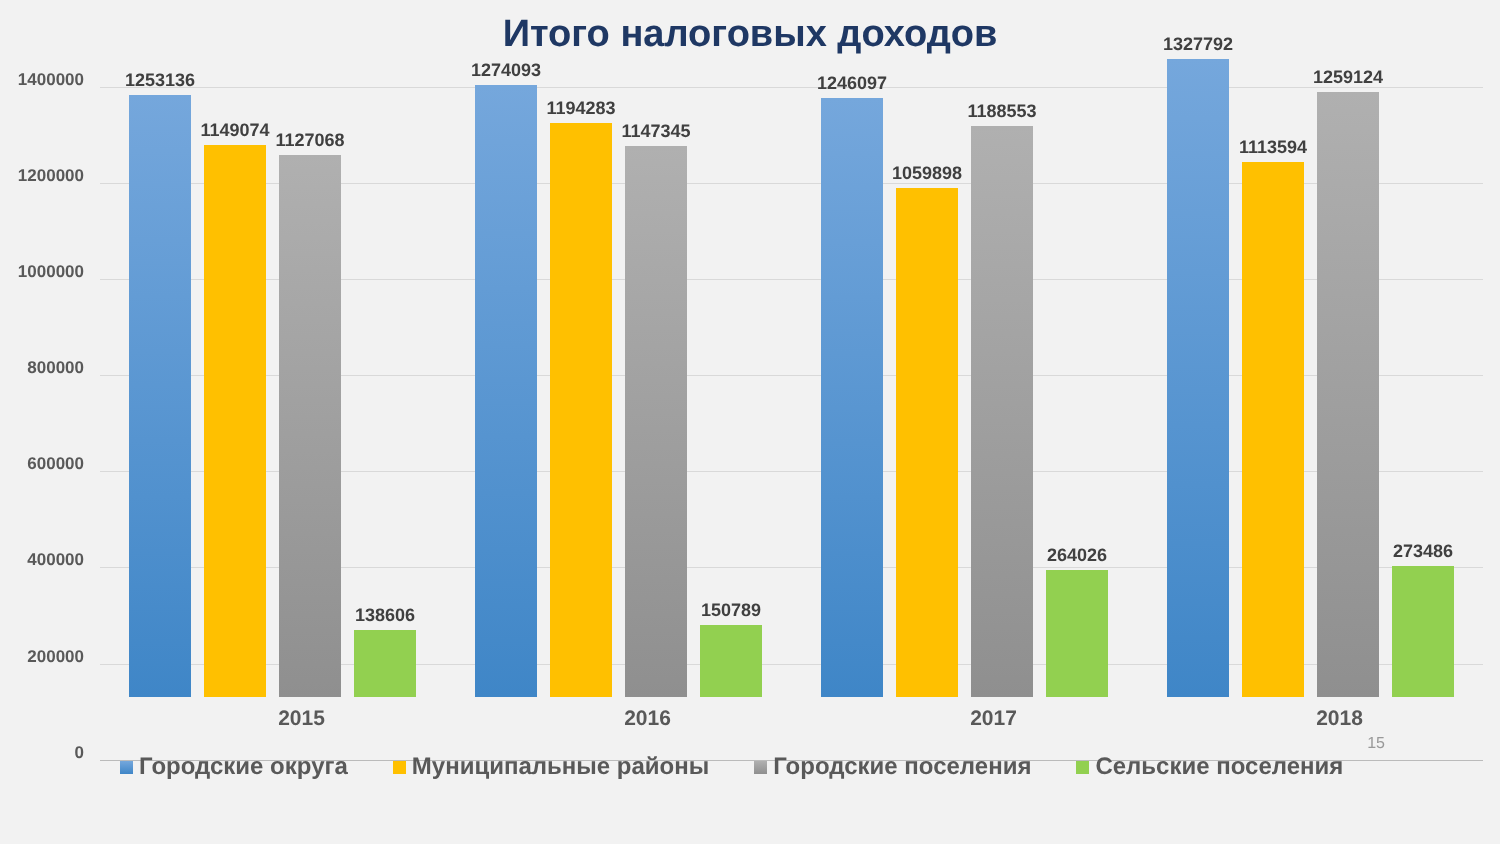Итого налоговых доходов
1400000
1200000
1000000
800000
600000
400000
200000
0
1253136
1149074
1127068
138606
1274093
1194283
1147345
150789
1246097
1059898
1188553
264026
1327792
1113594
1259124
273486
2015 2016 2017 2018
Городские округа Муниципальные районы Городские поселения Сельские поселения
15